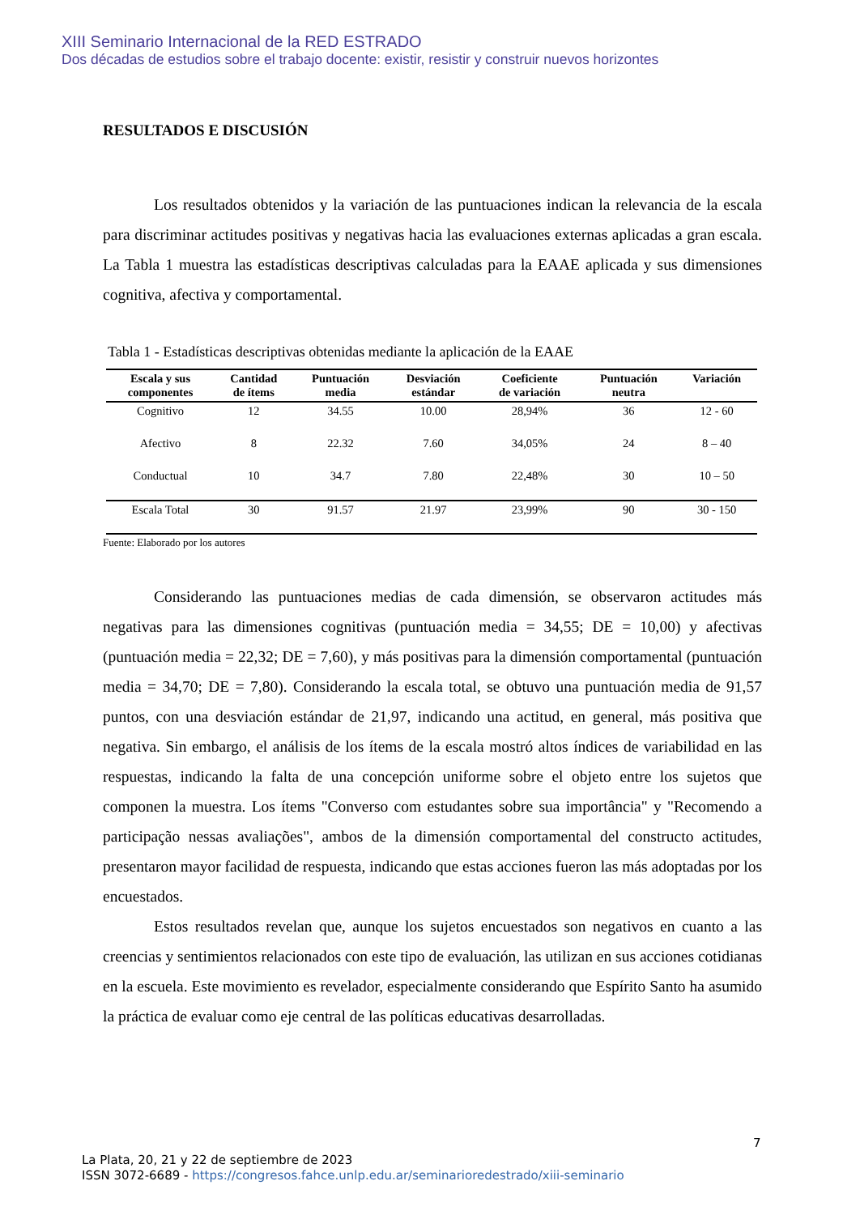XIII Seminario Internacional de la RED ESTRADO
Dos décadas de estudios sobre el trabajo docente: existir, resistir y construir nuevos horizontes
RESULTADOS E DISCUSIÓN
Los resultados obtenidos y la variación de las puntuaciones indican la relevancia de la escala para discriminar actitudes positivas y negativas hacia las evaluaciones externas aplicadas a gran escala. La Tabla 1 muestra las estadísticas descriptivas calculadas para la EAAE aplicada y sus dimensiones cognitiva, afectiva y comportamental.
Tabla 1 - Estadísticas descriptivas obtenidas mediante la aplicación de la EAAE
| Escala y sus componentes | Cantidad de ítems | Puntuación media | Desviación estándar | Coeficiente de variación | Puntuación neutra | Variación |
| --- | --- | --- | --- | --- | --- | --- |
| Cognitivo | 12 | 34.55 | 10.00 | 28,94% | 36 | 12 - 60 |
| Afectivo | 8 | 22.32 | 7.60 | 34,05% | 24 | 8 – 40 |
| Conductual | 10 | 34.7 | 7.80 | 22,48% | 30 | 10 – 50 |
| Escala Total | 30 | 91.57 | 21.97 | 23,99% | 90 | 30 - 150 |
Fuente: Elaborado por los autores
Considerando las puntuaciones medias de cada dimensión, se observaron actitudes más negativas para las dimensiones cognitivas (puntuación media = 34,55; DE = 10,00) y afectivas (puntuación media = 22,32; DE = 7,60), y más positivas para la dimensión comportamental (puntuación media = 34,70; DE = 7,80). Considerando la escala total, se obtuvo una puntuación media de 91,57 puntos, con una desviación estándar de 21,97, indicando una actitud, en general, más positiva que negativa. Sin embargo, el análisis de los ítems de la escala mostró altos índices de variabilidad en las respuestas, indicando la falta de una concepción uniforme sobre el objeto entre los sujetos que componen la muestra. Los ítems "Converso com estudantes sobre sua importância" y "Recomendo a participação nessas avaliações", ambos de la dimensión comportamental del constructo actitudes, presentaron mayor facilidad de respuesta, indicando que estas acciones fueron las más adoptadas por los encuestados.
Estos resultados revelan que, aunque los sujetos encuestados son negativos en cuanto a las creencias y sentimientos relacionados con este tipo de evaluación, las utilizan en sus acciones cotidianas en la escuela. Este movimiento es revelador, especialmente considerando que Espírito Santo ha asumido la práctica de evaluar como eje central de las políticas educativas desarrolladas.
7
La Plata, 20, 21 y 22 de septiembre de 2023
ISSN 3072-6689 - https://congresos.fahce.unlp.edu.ar/seminarioredestrado/xiii-seminario